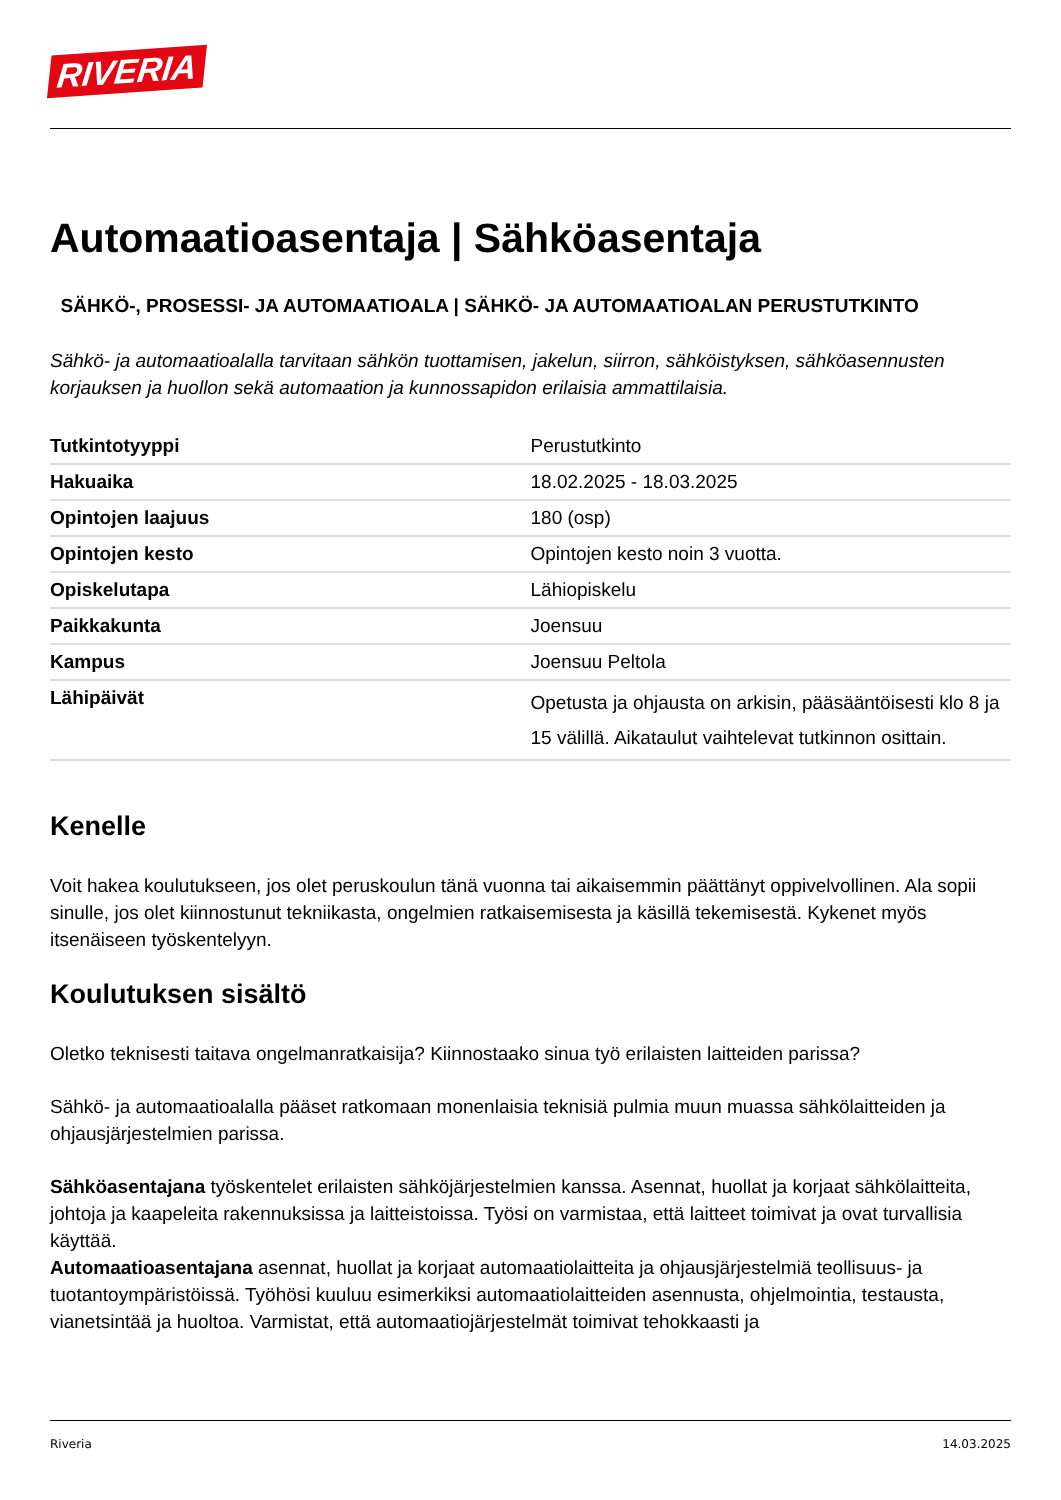RIVERIA
Automaatioasentaja | Sähköasentaja
SÄHKÖ-, PROSESSI- JA AUTOMAATIOALA | SÄHKÖ- JA AUTOMAATIOALAN PERUSTUTKINTO
Sähkö- ja automaatioalalla tarvitaan sähkön tuottamisen, jakelun, siirron, sähköistyksen, sähköasennusten korjauksen ja huollon sekä automaation ja kunnossapidon erilaisia ammattilaisia.
| Tutkintotyyppi | Perustutkinto |
| Hakuaika | 18.02.2025 - 18.03.2025 |
| Opintojen laajuus | 180 (osp) |
| Opintojen kesto | Opintojen kesto noin 3 vuotta. |
| Opiskelutapa | Lähiopiskelu |
| Paikkakunta | Joensuu |
| Kampus | Joensuu Peltola |
| Lähipäivät | Opetusta ja ohjausta on arkisin, pääsääntöisesti klo 8 ja 15 välillä. Aikataulut vaihtelevat tutkinnon osittain. |
Kenelle
Voit hakea koulutukseen, jos olet peruskoulun tänä vuonna tai aikaisemmin päättänyt oppivelvollinen. Ala sopii sinulle, jos olet kiinnostunut tekniikasta, ongelmien ratkaisemisesta ja käsillä tekemisestä. Kykenet myös itsenäiseen työskentelyyn.
Koulutuksen sisältö
Oletko teknisesti taitava ongelmanratkaisija? Kiinnostaako sinua työ erilaisten laitteiden parissa?
Sähkö- ja automaatioalalla pääset ratkomaan monenlaisia teknisiä pulmia muun muassa sähkölaitteiden ja ohjausjärjestelmien parissa.
Sähköasentajana työskentelet erilaisten sähköjärjestelmien kanssa. Asennat, huollat ja korjaat sähkölaitteita, johtoja ja kaapeleita rakennuksissa ja laitteistoissa. Työsi on varmistaa, että laitteet toimivat ja ovat turvallisia käyttää.
Automaatioasentajana asennat, huollat ja korjaat automaatiolaitteita ja ohjausjärjestelmiä teollisuus- ja tuotantoympäristöissä. Työhösi kuuluu esimerkiksi automaatiolaitteiden asennusta, ohjelmointia, testausta, vianetsintää ja huoltoa. Varmistat, että automaatiojärjestelmät toimivat tehokkaasti ja
Riveria 14.03.2025